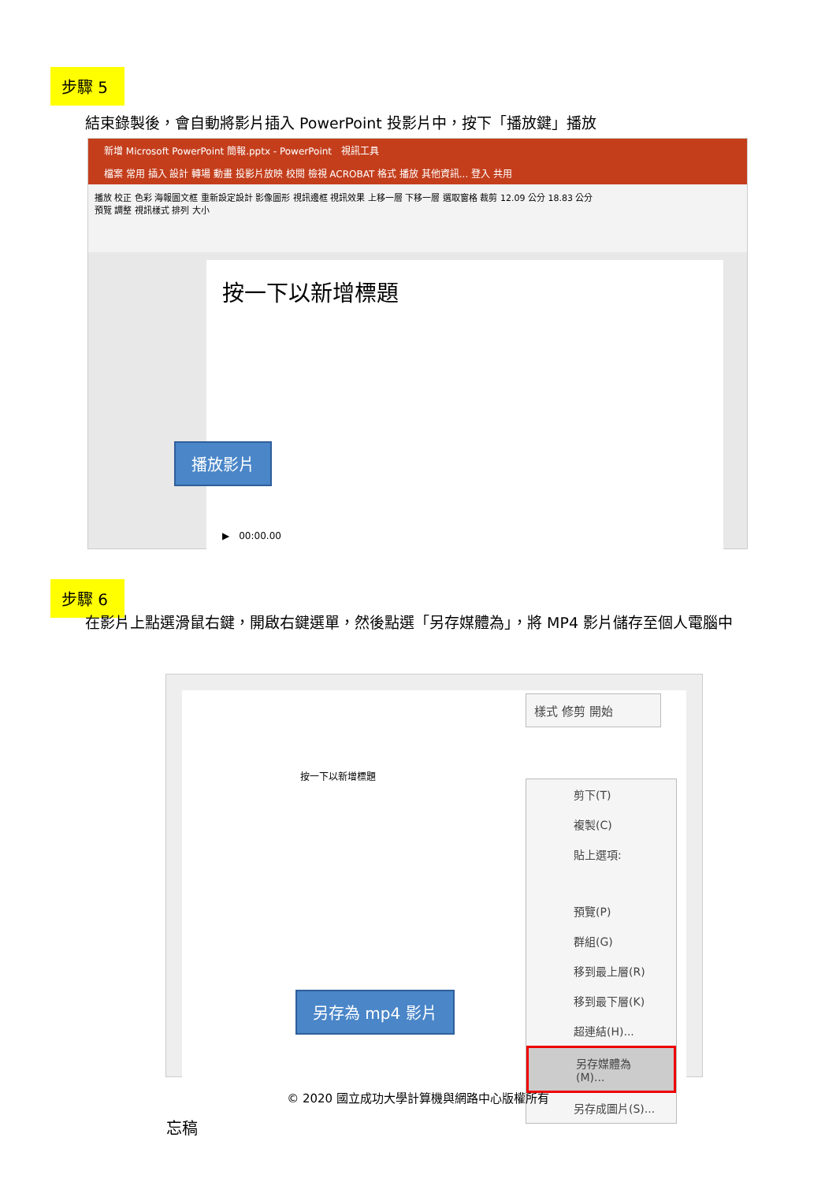步驟 5
結束錄製後，會自動將影片插入 PowerPoint 投影片中，按下「播放鍵」播放
新增 Microsoft PowerPoint 簡報.pptx - PowerPoint　視訊工具
檔案 常用 插入 設計 轉場 動畫 投影片放映 校閱 檢視 ACROBAT 格式 播放 其他資訊... 登入 共用
播放 校正 色彩 海報圖文框 重新設定設計 影像圖形 視訊邊框 視訊效果 上移一層 下移一層 選取窗格 裁剪 12.09 公分 18.83 公分
預覽 調整 視訊樣式 排列 大小
按一下以新增標題
▶　00:00.00
播放影片
步驟 6
在影片上點選滑鼠右鍵，開啟右鍵選單，然後點選「另存媒體為」，將 MP4 影片儲存至個人電腦中
按一下以新增標題
忘稿
樣式 修剪 開始
剪下(T)
複製(C)
貼上選項:
預覽(P)
群組(G)
移到最上層(R)
移到最下層(K)
超連結(H)...
另存媒體為(M)...
另存成圖片(S)...
另存為 mp4 影片
© 2020 國立成功大學計算機與網路中心版權所有